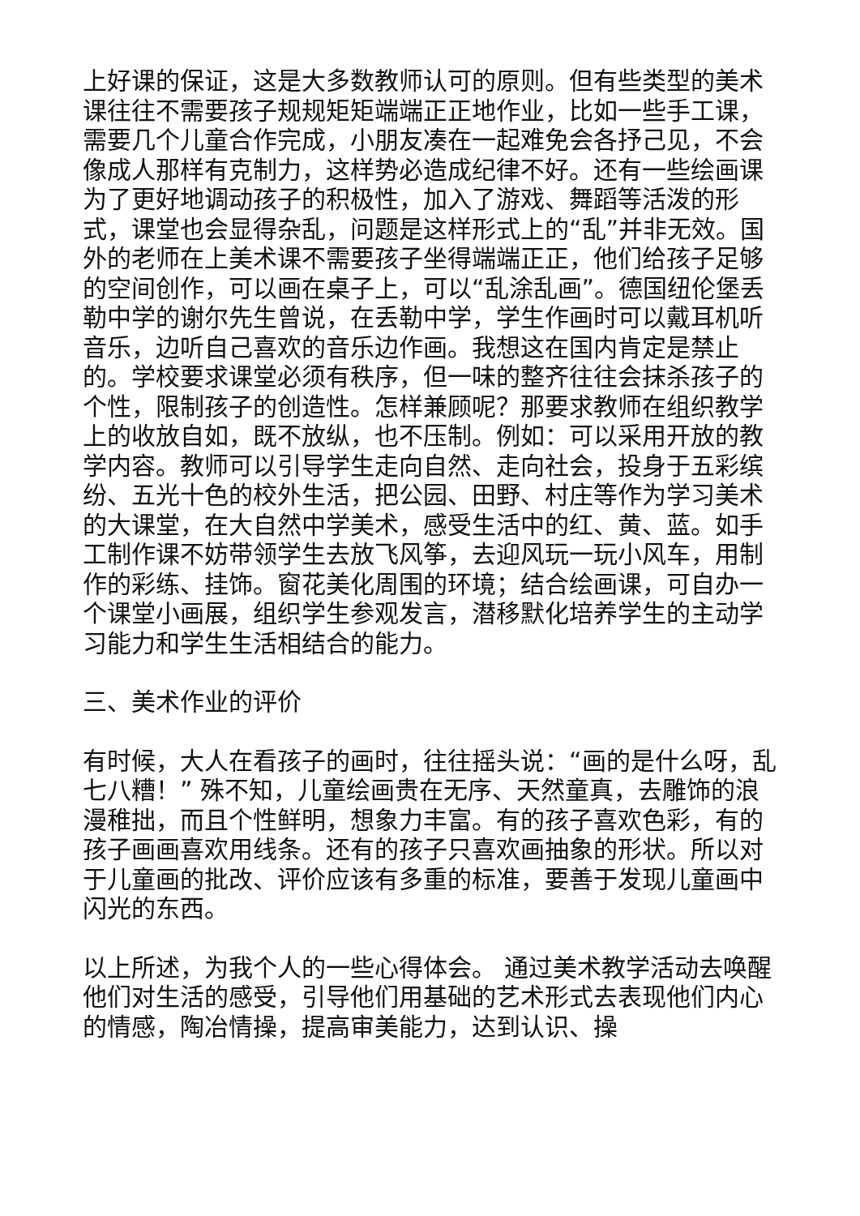上好课的保证，这是大多数教师认可的原则。但有些类型的美术课往往不需要孩子规规矩矩端端正正地作业，比如一些手工课，需要几个儿童合作完成，小朋友凑在一起难免会各抒己见，不会像成人那样有克制力，这样势必造成纪律不好。还有一些绘画课为了更好地调动孩子的积极性，加入了游戏、舞蹈等活泼的形式，课堂也会显得杂乱，问题是这样形式上的“乱”并非无效。国外的老师在上美术课不需要孩子坐得端端正正，他们给孩子足够的空间创作，可以画在桌子上，可以“乱涂乱画”。德国纽伦堡丢勒中学的谢尔先生曾说，在丢勒中学，学生作画时可以戴耳机听音乐，边听自己喜欢的音乐边作画。我想这在国内肯定是禁止的。学校要求课堂必须有秩序，但一味的整齐往往会抹杀孩子的个性，限制孩子的创造性。怎样兼顾呢？那要求教师在组织教学上的收放自如，既不放纵，也不压制。例如：可以采用开放的教学内容。教师可以引导学生走向自然、走向社会，投身于五彩缤纷、五光十色的校外生活，把公园、田野、村庄等作为学习美术的大课堂，在大自然中学美术，感受生活中的红、黄、蓝。如手工制作课不妨带领学生去放飞风筝，去迎风玩一玩小风车，用制作的彩练、挂饰。窗花美化周围的环境；结合绘画课，可自办一个课堂小画展，组织学生参观发言，潜移默化培养学生的主动学习能力和学生生活相结合的能力。
三、美术作业的评价
有时候，大人在看孩子的画时，往往摇头说：“画的是什么呀，乱七八糟！” 殊不知，儿童绘画贵在无序、天然童真，去雕饰的浪漫稚拙，而且个性鲜明，想象力丰富。有的孩子喜欢色彩，有的孩子画画喜欢用线条。还有的孩子只喜欢画抽象的形状。所以对于儿童画的批改、评价应该有多重的标准，要善于发现儿童画中闪光的东西。
以上所述，为我个人的一些心得体会。 通过美术教学活动去唤醒他们对生活的感受，引导他们用基础的艺术形式去表现他们内心的情感，陶冶情操，提高审美能力，达到认识、操